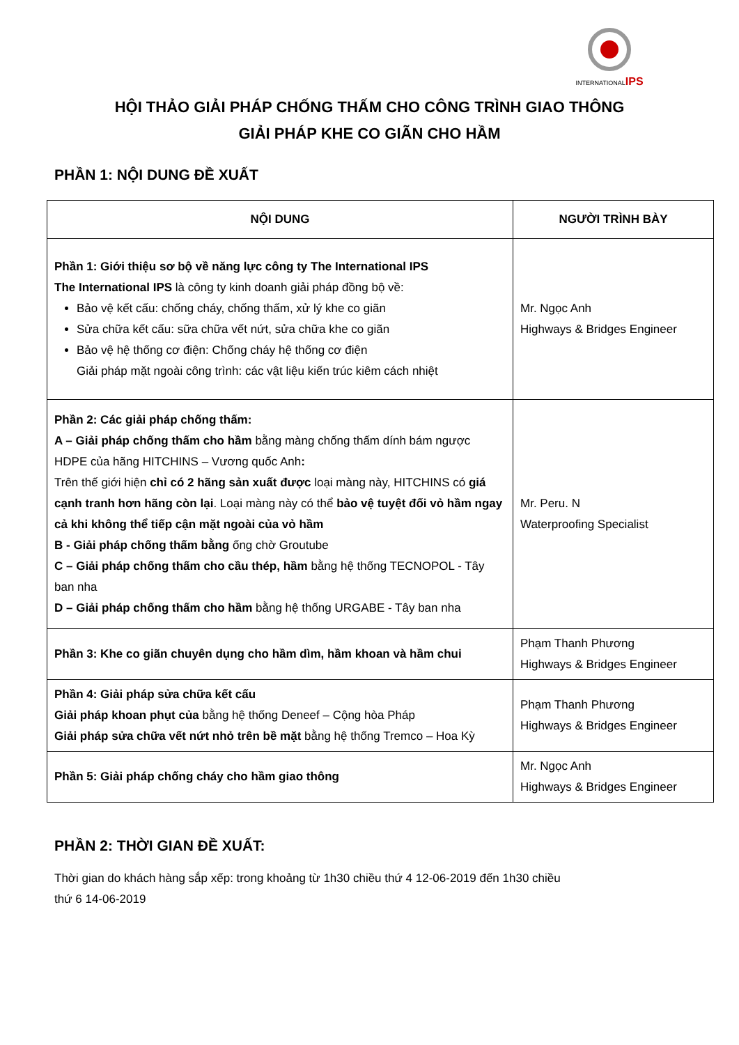INTERNATIONALIPS
HỘI THẢO GIẢI PHÁP CHỐNG THẤM CHO CÔNG TRÌNH GIAO THÔNG
GIẢI PHÁP KHE CO GIÃN CHO HẦM
PHẦN 1: NỘI DUNG ĐỀ XUẤT
| NỘI DUNG | NGƯỜI TRÌNH BÀY |
| --- | --- |
| Phần 1: Giới thiệu sơ bộ về năng lực công ty The International IPS The International IPS là công ty kinh doanh giải pháp đồng bộ về: Bảo vệ kết cấu: chống cháy, chống thấm, xử lý khe co giãn Sửa chữa kết cấu: sữa chữa vết nứt, sửa chữa khe co giãn Bảo vệ hệ thống cơ điện: Chống cháy hệ thống cơ điện Giải pháp mặt ngoài công trình: các vật liệu kiến trúc kiêm cách nhiệt | Mr. Ngọc Anh Highways & Bridges Engineer |
| Phần 2: Các giải pháp chống thấm: A – Giải pháp chống thấm cho hầm bằng màng chống thấm dính bám ngược HDPE của hãng HITCHINS – Vương quốc Anh : Trên thế giới hiện chỉ có 2 hãng sản xuất được loại màng này, HITCHINS có giá cạnh tranh hơn hãng còn lại . Loại màng này có thể bảo vệ tuyệt đối vỏ hầm ngay cả khi không thể tiếp cận mặt ngoài của vỏ hầm B - Giải pháp chống thấm bằng ống chờ Groutube C – Giải pháp chống thấm cho cầu thép, hầm bằng hệ thống TECNOPOL - Tây ban nha D – Giải pháp chống thấm cho hầm bằng hệ thống URGABE - Tây ban nha | Mr. Peru. N Waterproofing Specialist |
| Phần 3: Khe co giãn chuyên dụng cho hầm dìm, hầm khoan và hầm chui | Phạm Thanh Phương Highways & Bridges Engineer |
| Phần 4: Giải pháp sửa chữa kết cấu Giải pháp khoan phụt của bằng hệ thống Deneef – Cộng hòa Pháp Giải pháp sửa chữa vết nứt nhỏ trên bề mặt bằng hệ thống Tremco – Hoa Kỳ | Phạm Thanh Phương Highways & Bridges Engineer |
| Phần 5: Giải pháp chống cháy cho hầm giao thông | Mr. Ngọc Anh Highways & Bridges Engineer |
PHẦN 2: THỜI GIAN ĐỀ XUẤT:
Thời gian do khách hàng sắp xếp: trong khoảng từ 1h30 chiều thứ 4 12-06-2019 đến 1h30 chiều
thứ 6 14-06-2019